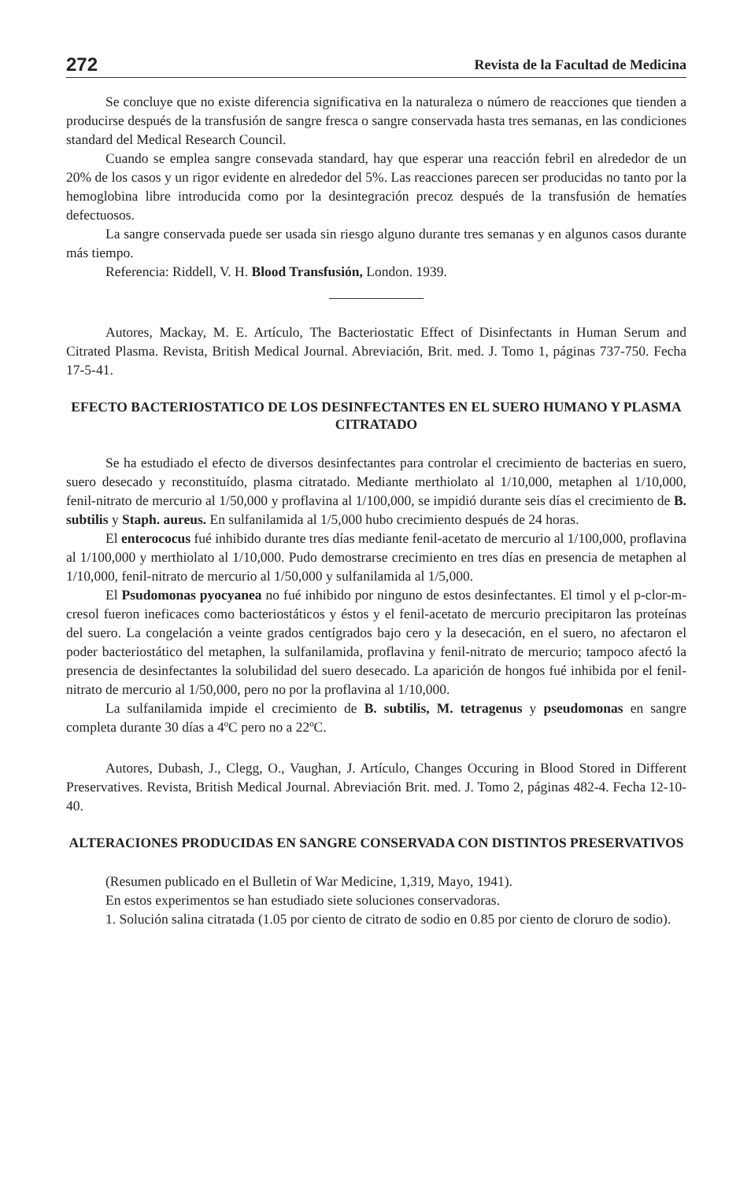272 Revista de la Facultad de Medicina
Se concluye que no existe diferencia significativa en la naturaleza o número de reacciones que tienden a producirse después de la transfusión de sangre fresca o sangre conservada hasta tres semanas, en las condiciones standard del Medical Research Council.
Cuando se emplea sangre consevada standard, hay que esperar una reacción febril en alrededor de un 20% de los casos y un rigor evidente en alrededor del 5%. Las reacciones parecen ser producidas no tanto por la hemoglobina libre introducida como por la desintegración precoz después de la transfusión de hematíes defectuosos.
La sangre conservada puede ser usada sin riesgo alguno durante tres semanas y en algunos casos durante más tiempo.
Referencia: Riddell, V. H. Blood Transfusión, London. 1939.
Autores, Mackay, M. E. Artículo, The Bacteriostatic Effect of Disinfectants in Human Serum and Citrated Plasma. Revista, British Medical Journal. Abreviación, Brit. med. J. Tomo 1, páginas 737-750. Fecha 17-5-41.
EFECTO BACTERIOSTATICO DE LOS DESINFECTANTES EN EL SUERO HUMANO Y PLASMA CITRATADO
Se ha estudiado el efecto de diversos desinfectantes para controlar el crecimiento de bacterias en suero, suero desecado y reconstituído, plasma citratado. Mediante merthiolato al 1/10,000, metaphen al 1/10,000, fenil-nitrato de mercurio al 1/50,000 y proflavina al 1/100,000, se impidió durante seis días el crecimiento de B. subtilis y Staph. aureus. En sulfanilamida al 1/5,000 hubo crecimiento después de 24 horas.
El enterococus fué inhibido durante tres días mediante fenil-acetato de mercurio al 1/100,000, proflavina al 1/100,000 y merthiolato al 1/10,000. Pudo demostrarse crecimiento en tres días en presencia de metaphen al 1/10,000, fenil-nitrato de mercurio al 1/50,000 y sulfanilamida al 1/5,000.
El Psudomonas pyocyanea no fué inhibido por ninguno de estos desinfectantes. El timol y el p-clor-m-cresol fueron ineficaces como bacteriostáticos y éstos y el fenil-acetato de mercurio precipitaron las proteínas del suero. La congelación a veinte grados centígrados bajo cero y la desecación, en el suero, no afectaron el poder bacteriostático del metaphen, la sulfanilamida, proflavina y fenil-nitrato de mercurio; tampoco afectó la presencia de desinfectantes la solubilidad del suero desecado. La aparición de hongos fué inhibida por el fenil-nitrato de mercurio al 1/50,000, pero no por la proflavina al 1/10,000.
La sulfanilamida impide el crecimiento de B. subtilis, M. tetragenus y pseudomonas en sangre completa durante 30 días a 4ºC pero no a 22ºC.
Autores, Dubash, J., Clegg, O., Vaughan, J. Artículo, Changes Occuring in Blood Stored in Different Preservatives. Revista, British Medical Journal. Abreviación Brit. med. J. Tomo 2, páginas 482-4. Fecha 12-10-40.
ALTERACIONES PRODUCIDAS EN SANGRE CONSERVADA CON DISTINTOS PRESERVATIVOS
(Resumen publicado en el Bulletin of War Medicine, 1,319, Mayo, 1941).
En estos experimentos se han estudiado siete soluciones conservadoras.
1. Solución salina citratada (1.05 por ciento de citrato de sodio en 0.85 por ciento de cloruro de sodio).